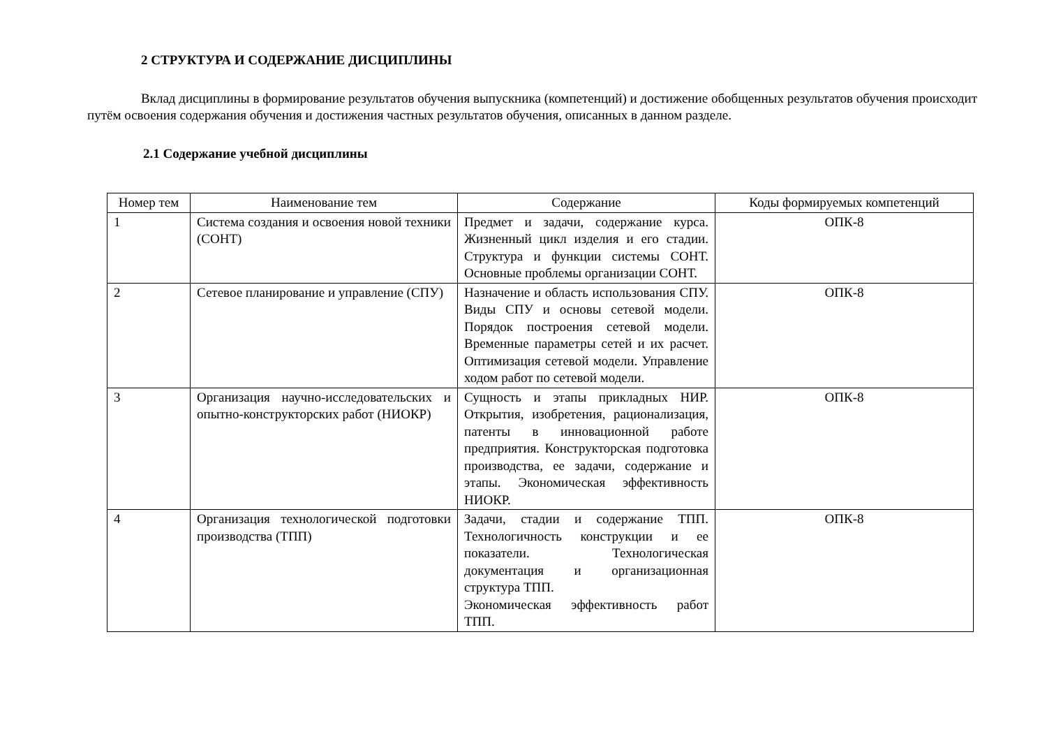2 СТРУКТУРА И СОДЕРЖАНИЕ ДИСЦИПЛИНЫ
Вклад дисциплины в формирование результатов обучения выпускника (компетенций) и достижение обобщенных результатов обучения происходит путём освоения содержания обучения и достижения частных результатов обучения, описанных в данном разделе.
2.1 Содержание учебной дисциплины
| Номер тем | Наименование тем | Содержание | Коды формируемых компетенций |
| --- | --- | --- | --- |
| 1 | Система создания и освоения новой техники (СОНТ) | Предмет и задачи, содержание курса. Жизненный цикл изделия и его стадии. Структура и функции системы СОНТ. Основные проблемы организации СОНТ. | ОПК-8 |
| 2 | Сетевое планирование и управление (СПУ) | Назначение и область использования СПУ. Виды СПУ и основы сетевой модели. Порядок построения сетевой модели. Временные параметры сетей и их расчет. Оптимизация сетевой модели. Управление ходом работ по сетевой модели. | ОПК-8 |
| 3 | Организация научно-исследовательских и опытно-конструкторских работ (НИОКР) | Сущность и этапы прикладных НИР. Открытия, изобретения, рационализация, патенты в инновационной работе предприятия. Конструкторская подготовка производства, ее задачи, содержание и этапы. Экономическая эффективность НИОКР. | ОПК-8 |
| 4 | Организация технологической подготовки производства (ТПП) | Задачи, стадии и содержание ТПП. Технологичность конструкции и ее показатели. Технологическая документация и организационная структура ТПП. Экономическая эффективность работ ТПП. | ОПК-8 |